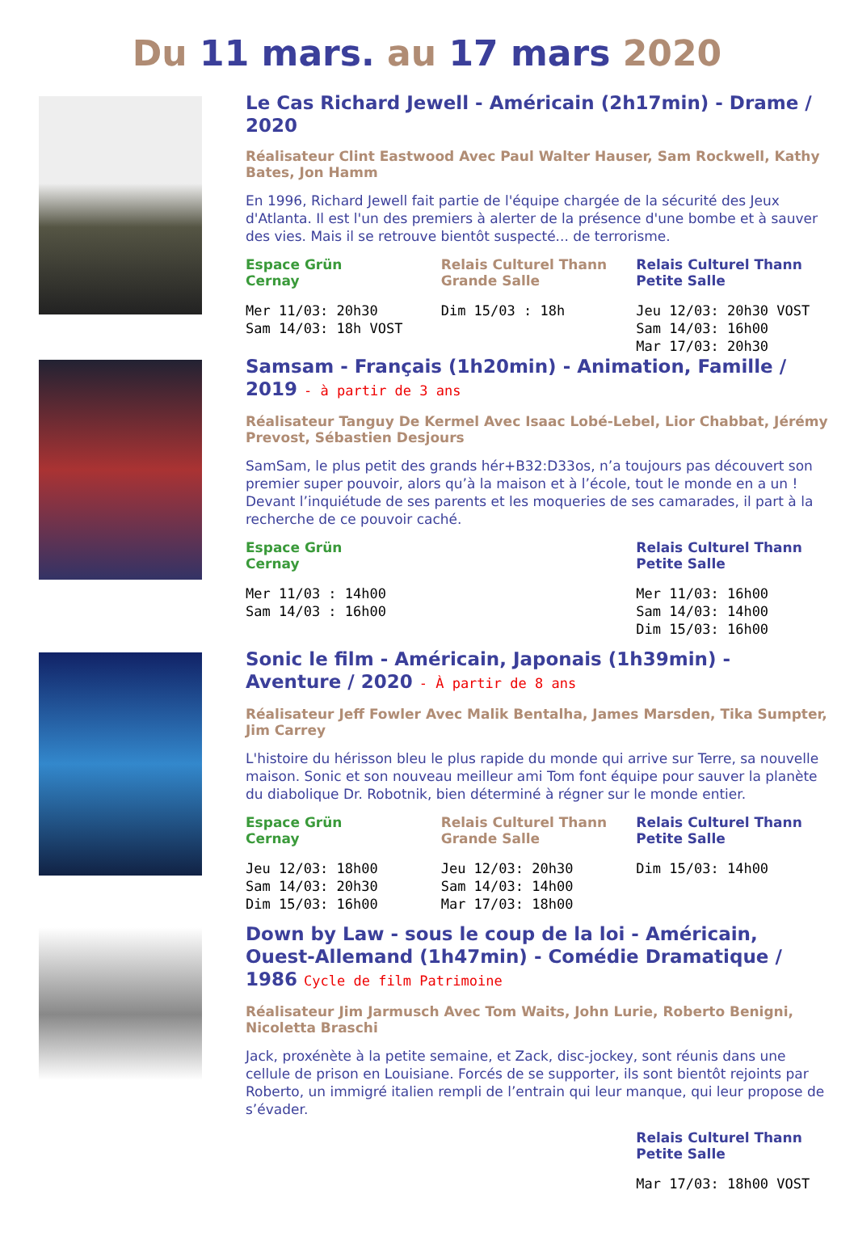Du 11 mars. au 17 mars 2020
Le Cas Richard Jewell - Américain (2h17min) - Drame / 2020
Réalisateur Clint Eastwood Avec Paul Walter Hauser, Sam Rockwell, Kathy Bates, Jon Hamm
En 1996, Richard Jewell fait partie de l'équipe chargée de la sécurité des Jeux d'Atlanta. Il est l'un des premiers à alerter de la présence d'une bombe et à sauver des vies. Mais il se retrouve bientôt suspecté... de terrorisme.
Espace Grün
Cernay
Mer 11/03: 20h30 Sam 14/03: 18h VOST
Relais Culturel Thann
Grande Salle
Dim 15/03 : 18h
Relais Culturel Thann
Petite Salle
Jeu 12/03: 20h30 VOST Sam 14/03: 16h00 Mar 17/03: 20h30
Samsam - Français (1h20min) - Animation, Famille / 2019 - à partir de 3 ans
Réalisateur Tanguy De Kermel Avec Isaac Lobé-Lebel, Lior Chabbat, Jérémy Prevost, Sébastien Desjours
SamSam, le plus petit des grands hér+B32:D33os, n’a toujours pas découvert son premier super pouvoir, alors qu’à la maison et à l’école, tout le monde en a un ! Devant l’inquiétude de ses parents et les moqueries de ses camarades, il part à la recherche de ce pouvoir caché.
Espace Grün
Cernay
Mer 11/03 : 14h00 Sam 14/03 : 16h00
Relais Culturel Thann
Petite Salle
Mer 11/03: 16h00 Sam 14/03: 14h00 Dim 15/03: 16h00
Sonic le film - Américain, Japonais (1h39min) - Aventure / 2020 - À partir de 8 ans
Réalisateur Jeff Fowler Avec Malik Bentalha, James Marsden, Tika Sumpter, Jim Carrey
L'histoire du hérisson bleu le plus rapide du monde qui arrive sur Terre, sa nouvelle maison. Sonic et son nouveau meilleur ami Tom font équipe pour sauver la planète du diabolique Dr. Robotnik, bien déterminé à régner sur le monde entier.
Espace Grün
Cernay
Jeu 12/03: 18h00 Sam 14/03: 20h30 Dim 15/03: 16h00
Relais Culturel Thann
Grande Salle
Jeu 12/03: 20h30 Sam 14/03: 14h00 Mar 17/03: 18h00
Relais Culturel Thann
Petite Salle
Dim 15/03: 14h00
Down by Law - sous le coup de la loi - Américain, Ouest-Allemand (1h47min) - Comédie Dramatique / 1986 Cycle de film Patrimoine
Réalisateur Jim Jarmusch Avec Tom Waits, John Lurie, Roberto Benigni, Nicoletta Braschi
Jack, proxénète à la petite semaine, et Zack, disc-jockey, sont réunis dans une cellule de prison en Louisiane. Forcés de se supporter, ils sont bientôt rejoints par Roberto, un immigré italien rempli de l’entrain qui leur manque, qui leur propose de s’évader.
Relais Culturel Thann
Petite Salle
Mar 17/03: 18h00 VOST